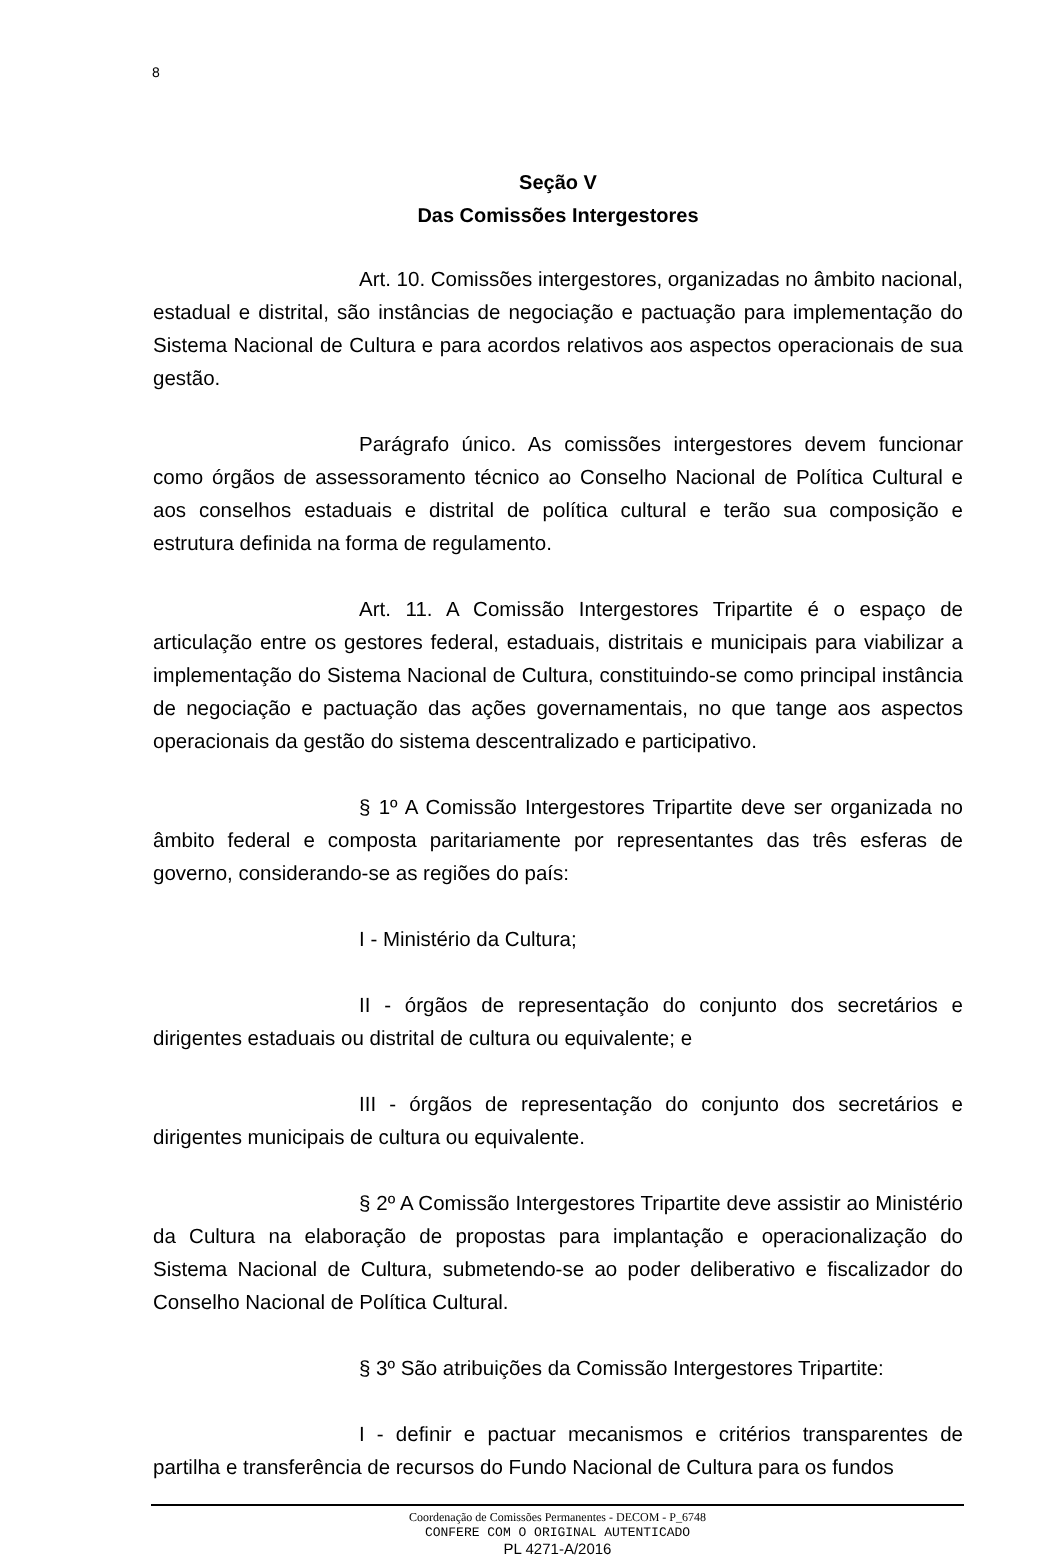8
Seção V
Das Comissões Intergestores
Art. 10. Comissões intergestores, organizadas no âmbito nacional, estadual e distrital, são instâncias de negociação e pactuação para implementação do Sistema Nacional de Cultura e para acordos relativos aos aspectos operacionais de sua gestão.
Parágrafo único. As comissões intergestores devem funcionar como órgãos de assessoramento técnico ao Conselho Nacional de Política Cultural e aos conselhos estaduais e distrital de política cultural e terão sua composição e estrutura definida na forma de regulamento.
Art. 11. A Comissão Intergestores Tripartite é o espaço de articulação entre os gestores federal, estaduais, distritais e municipais para viabilizar a implementação do Sistema Nacional de Cultura, constituindo-se como principal instância de negociação e pactuação das ações governamentais, no que tange aos aspectos operacionais da gestão do sistema descentralizado e participativo.
§ 1º A Comissão Intergestores Tripartite deve ser organizada no âmbito federal e composta paritariamente por representantes das três esferas de governo, considerando-se as regiões do país:
I - Ministério da Cultura;
II - órgãos de representação do conjunto dos secretários e dirigentes estaduais ou distrital de cultura ou equivalente; e
III - órgãos de representação do conjunto dos secretários e dirigentes municipais de cultura ou equivalente.
§ 2º A Comissão Intergestores Tripartite deve assistir ao Ministério da Cultura na elaboração de propostas para implantação e operacionalização do Sistema Nacional de Cultura, submetendo-se ao poder deliberativo e fiscalizador do Conselho Nacional de Política Cultural.
§ 3º São atribuições da Comissão Intergestores Tripartite:
I - definir e pactuar mecanismos e critérios transparentes de partilha e transferência de recursos do Fundo Nacional de Cultura para os fundos
Coordenação de Comissões Permanentes - DECOM - P_6748
CONFERE COM O ORIGINAL AUTENTICADO
PL 4271-A/2016